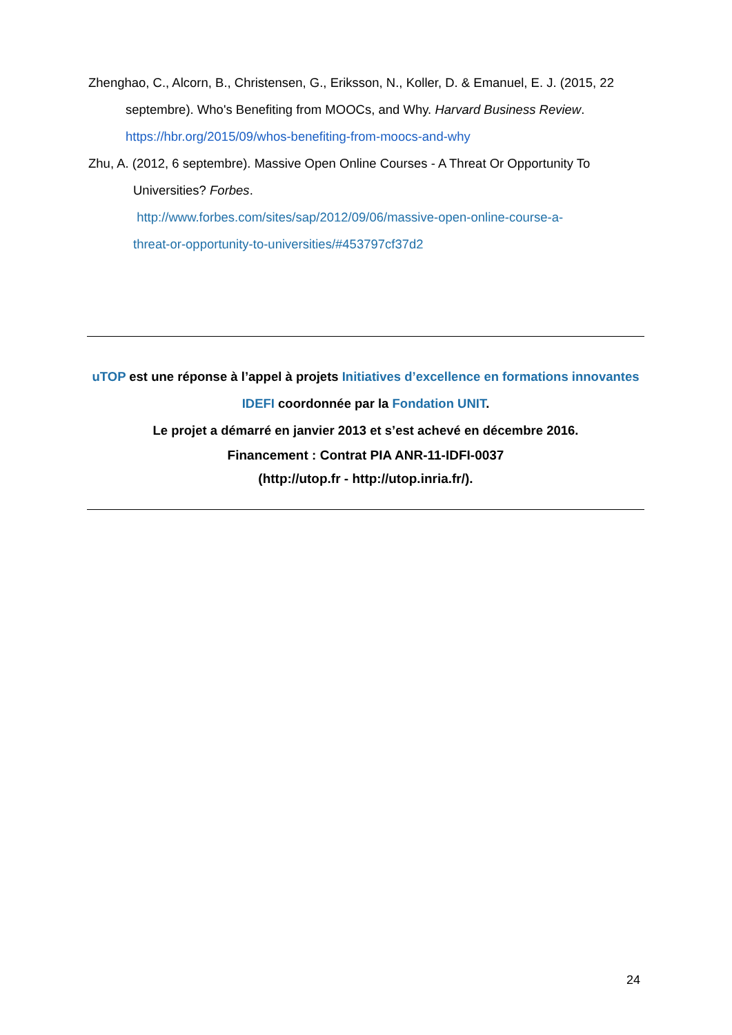Zhenghao, C., Alcorn, B., Christensen, G., Eriksson, N., Koller, D. & Emanuel, E. J. (2015, 22
septembre). Who's Benefiting from MOOCs, and Why. Harvard Business Review.
https://hbr.org/2015/09/whos-benefiting-from-moocs-and-why
Zhu, A. (2012, 6 septembre). Massive Open Online Courses - A Threat Or Opportunity To
Universities? Forbes.
http://www.forbes.com/sites/sap/2012/09/06/massive-open-online-course-a-
threat-or-opportunity-to-universities/#453797cf37d2
uTOP est une réponse à l’appel à projets Initiatives d’excellence en formations innovantes
IDEFI coordonnée par la Fondation UNIT.
Le projet a démarré en janvier 2013 et s’est achevé en décembre 2016.
Financement : Contrat PIA ANR-11-IDFI-0037
(http://utop.fr - http://utop.inria.fr/).
24